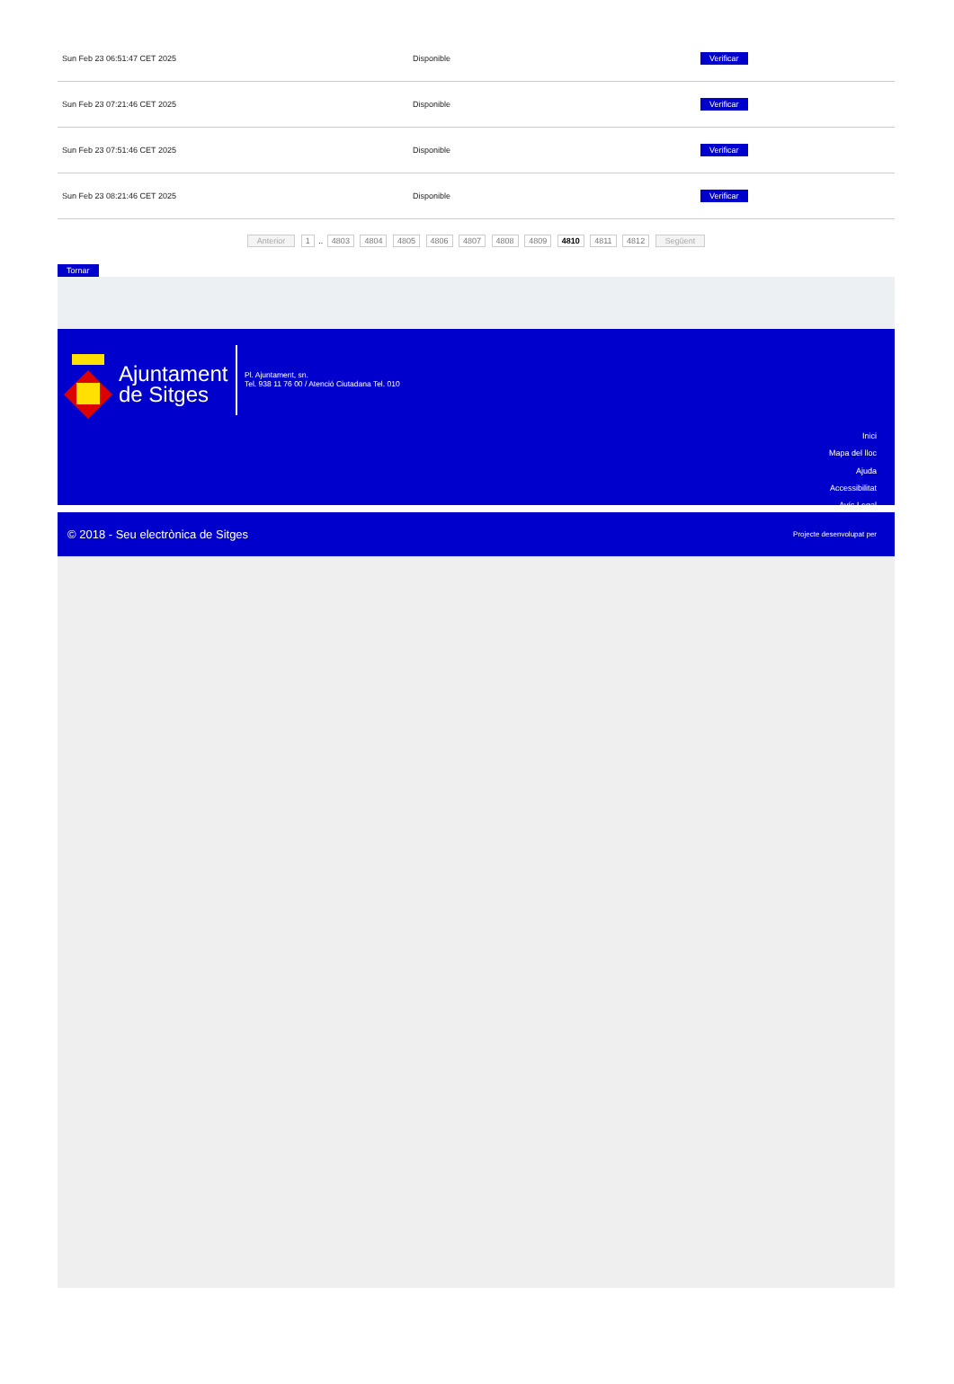| Sun Feb 23 06:51:47 CET 2025 | Disponible | Verificar |
| Sun Feb 23 07:21:46 CET 2025 | Disponible | Verificar |
| Sun Feb 23 07:51:46 CET 2025 | Disponible | Verificar |
| Sun Feb 23 08:21:46 CET 2025 | Disponible | Verificar |
Anterior 1 .. 4803 4804 4805 4806 4807 4808 4809 4810 4811 4812 Següent
Tornar
Ajuntament
de Sitges
Pl. Ajuntament, sn.
Tel. 938 11 76 00 / Atenció Ciutadana Tel. 010
Inici
Mapa del lloc
Ajuda
Accessibilitat
Avís Legal
© 2018 - Seu electrònica de Sitges Projecte desenvolupat per